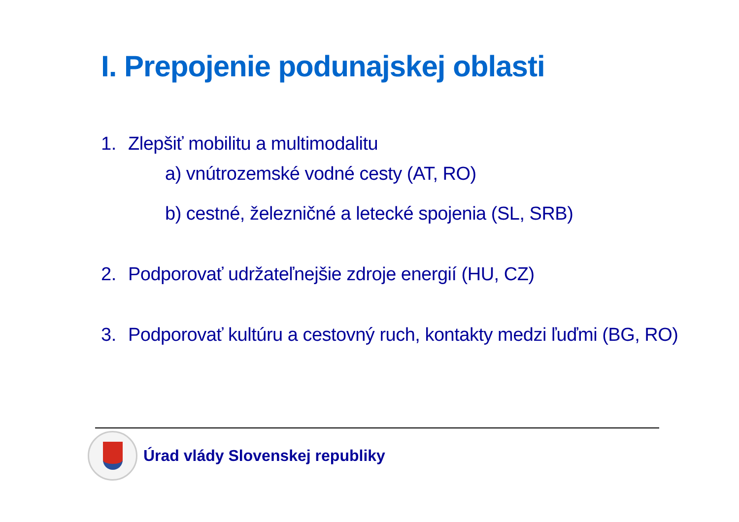I. Prepojenie podunajskej oblasti
1. Zlepšiť mobilitu a multimodalitu
a) vnútrozemské vodné cesty (AT, RO)
b) cestné, železničné a letecké spojenia (SL, SRB)
2. Podporovať udržateľnejšie zdroje energií (HU, CZ)
3. Podporovať kultúru a cestovný ruch, kontakty medzi ľuďmi (BG, RO)
Úrad vlády Slovenskej republiky